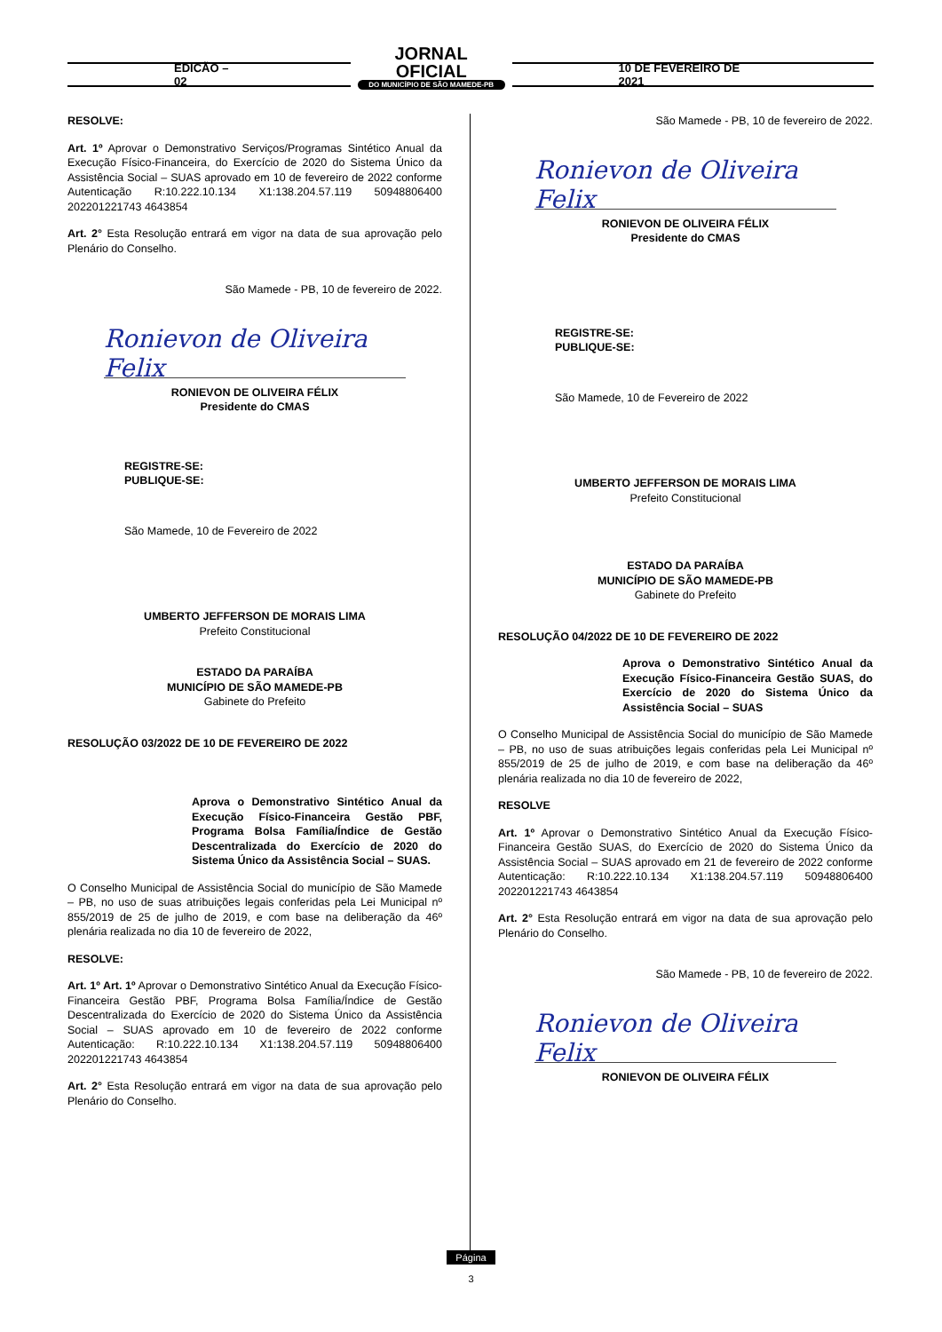EDICÃO – 02
JORNAL OFICIAL
DO MUNICÍPIO DE SÃO MAMEDE-PB
10 DE FEVEREIRO DE 2021
RESOLVE:
Art. 1º Aprovar o Demonstrativo Serviços/Programas Sintético Anual da Execução Físico-Financeira, do Exercício de 2020 do Sistema Único da Assistência Social – SUAS aprovado em 10 de fevereiro de 2022 conforme Autenticação R:10.222.10.134 X1:138.204.57.119 50948806400 202201221743 4643854
Art. 2° Esta Resolução entrará em vigor na data de sua aprovação pelo Plenário do Conselho.
São Mamede - PB, 10 de fevereiro de 2022.
Ronievon de Oliveira Felix
RONIEVON DE OLIVEIRA FÉLIX
Presidente do CMAS
REGISTRE-SE:
PUBLIQUE-SE:
São Mamede, 10 de Fevereiro de 2022
UMBERTO JEFFERSON DE MORAIS LIMA
Prefeito Constitucional
ESTADO DA PARAÍBA
MUNICÍPIO DE SÃO MAMEDE-PB
Gabinete do Prefeito
RESOLUÇÃO 03/2022 DE 10 DE FEVEREIRO DE 2022
Aprova o Demonstrativo Sintético Anual da Execução Físico-Financeira Gestão PBF, Programa Bolsa Família/Índice de Gestão Descentralizada do Exercício de 2020 do Sistema Único da Assistência Social – SUAS.
O Conselho Municipal de Assistência Social do município de São Mamede – PB, no uso de suas atribuições legais conferidas pela Lei Municipal nº 855/2019 de 25 de julho de 2019, e com base na deliberação da 46º plenária realizada no dia 10 de fevereiro de 2022,
RESOLVE:
Art. 1º Art. 1º Aprovar o Demonstrativo Sintético Anual da Execução Físico-Financeira Gestão PBF, Programa Bolsa Família/Índice de Gestão Descentralizada do Exercício de 2020 do Sistema Único da Assistência Social – SUAS aprovado em 10 de fevereiro de 2022 conforme Autenticação: R:10.222.10.134 X1:138.204.57.119 50948806400 202201221743 4643854
Art. 2° Esta Resolução entrará em vigor na data de sua aprovação pelo Plenário do Conselho.
São Mamede - PB, 10 de fevereiro de 2022.
Ronievon de Oliveira Felix
RONIEVON DE OLIVEIRA FÉLIX
Presidente do CMAS
REGISTRE-SE:
PUBLIQUE-SE:
São Mamede, 10 de Fevereiro de 2022
UMBERTO JEFFERSON DE MORAIS LIMA
Prefeito Constitucional
ESTADO DA PARAÍBA
MUNICÍPIO DE SÃO MAMEDE-PB
Gabinete do Prefeito
RESOLUÇÃO 04/2022 DE 10 DE FEVEREIRO DE 2022
Aprova o Demonstrativo Sintético Anual da Execução Físico-Financeira Gestão SUAS, do Exercício de 2020 do Sistema Único da Assistência Social – SUAS
O Conselho Municipal de Assistência Social do município de São Mamede – PB, no uso de suas atribuições legais conferidas pela Lei Municipal nº 855/2019 de 25 de julho de 2019, e com base na deliberação da 46º plenária realizada no dia 10 de fevereiro de 2022,
RESOLVE
Art. 1º Aprovar o Demonstrativo Sintético Anual da Execução Físico-Financeira Gestão SUAS, do Exercício de 2020 do Sistema Único da Assistência Social – SUAS aprovado em 21 de fevereiro de 2022 conforme Autenticação: R:10.222.10.134 X1:138.204.57.119 50948806400 202201221743 4643854
Art. 2° Esta Resolução entrará em vigor na data de sua aprovação pelo Plenário do Conselho.
São Mamede - PB, 10 de fevereiro de 2022.
Ronievon de Oliveira Felix
RONIEVON DE OLIVEIRA FÉLIX
Página
3